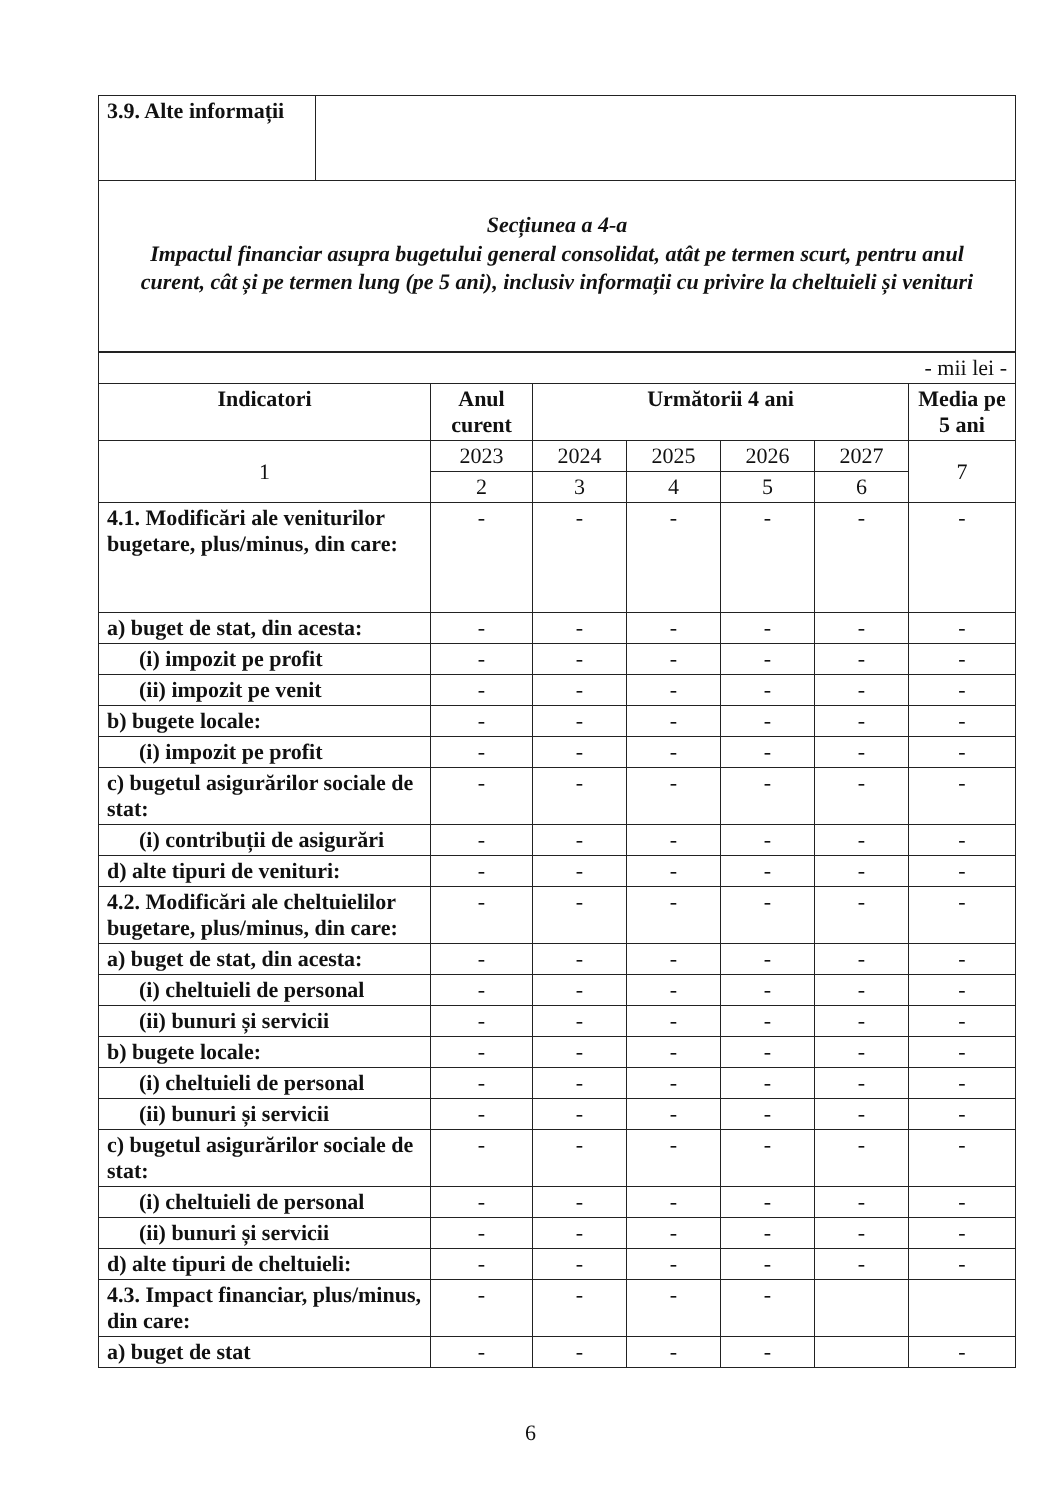| 3.9. Alte informații | |
| Secțiunea a 4-a Impactul financiar asupra bugetului general consolidat, atât pe termen scurt, pentru anul curent, cât și pe termen lung (pe 5 ani), inclusiv informații cu privire la cheltuieli și venituri | |
| - mii lei - | | | | | | |
| Indicatori | Anul curent | Următorii 4 ani | | | | Media pe 5 ani |
| 1 | 2023 | 2024 | 2025 | 2026 | 2027 | 7 |
| | 2 | 3 | 4 | 5 | 6 | |
| 4.1. Modificări ale veniturilor bugetare, plus/minus, din care: | - | - | - | - | - | - |
| a) buget de stat, din acesta: | - | - | - | - | - | - |
| (i) impozit pe profit | - | - | - | - | - | - |
| (ii) impozit pe venit | - | - | - | - | - | - |
| b) bugete locale: | - | - | - | - | - | - |
| (i) impozit pe profit | - | - | - | - | - | - |
| c) bugetul asigurărilor sociale de stat: | - | - | - | - | - | - |
| (i) contribuții de asigurări | - | - | - | - | - | - |
| d) alte tipuri de venituri: | - | - | - | - | - | - |
| 4.2. Modificări ale cheltuielilor bugetare, plus/minus, din care: | - | - | - | - | - | - |
| a) buget de stat, din acesta: | - | - | - | - | - | - |
| (i) cheltuieli de personal | - | - | - | - | - | - |
| (ii) bunuri și servicii | - | - | - | - | - | - |
| b) bugete locale: | - | - | - | - | - | - |
| (i) cheltuieli de personal | - | - | - | - | - | - |
| (ii) bunuri și servicii | - | - | - | - | - | - |
| c) bugetul asigurărilor sociale de stat: | - | - | - | - | - | - |
| (i) cheltuieli de personal | - | - | - | - | - | - |
| (ii) bunuri și servicii | - | - | - | - | - | - |
| d) alte tipuri de cheltuieli: | - | - | - | - | - | - |
| 4.3. Impact financiar, plus/minus, din care: | - | - | - | - | | |
| a) buget de stat | - | - | - | - | | - |
6